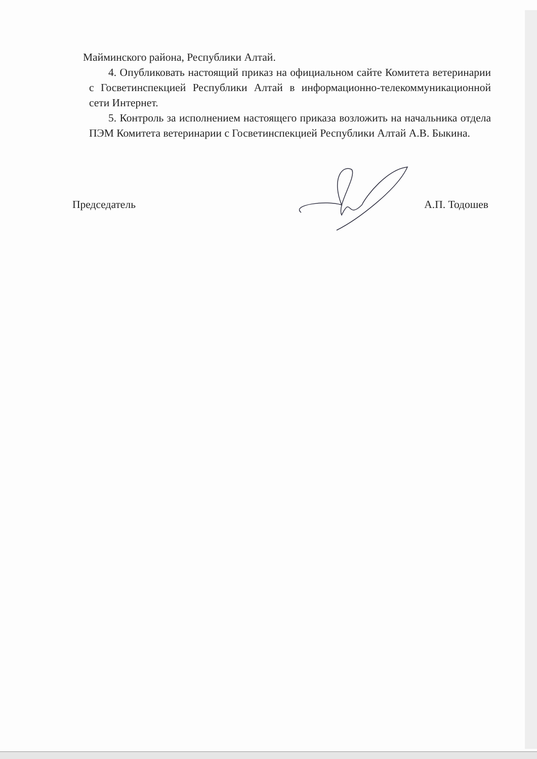Майминского района, Республики Алтай.
4. Опубликовать настоящий приказ на официальном сайте Комитета ветеринарии с Госветинспекцией Республики Алтай в информационно-телекоммуникационной сети Интернет.
5. Контроль за исполнением настоящего приказа возложить на начальника отдела ПЭМ Комитета ветеринарии с Госветинспекцией Республики Алтай А.В. Быкина.
Председатель А.П. Тодошев